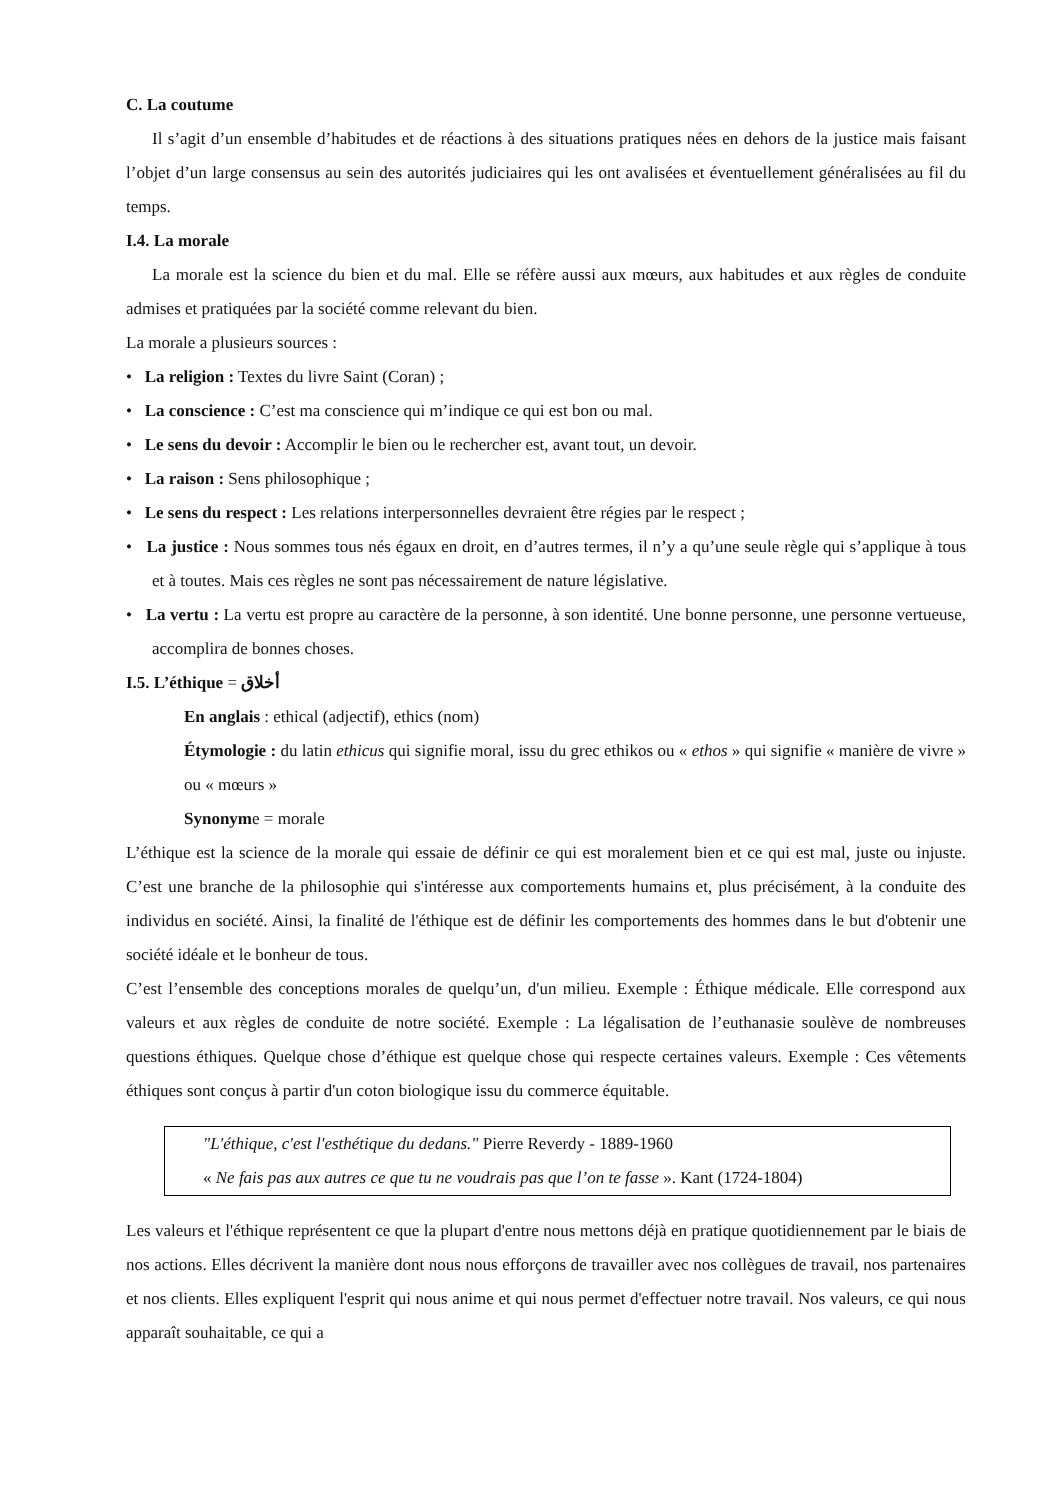C. La coutume
Il s’agit d’un ensemble d’habitudes et de réactions à des situations pratiques nées en dehors de la justice mais faisant l’objet d’un large consensus au sein des autorités judiciaires qui les ont avalisées et éventuellement généralisées au fil du temps.
I.4. La morale
La morale est la science du bien et du mal. Elle se réfère aussi aux mœurs, aux habitudes et aux règles de conduite admises et pratiquées par la société comme relevant du bien.
La morale a plusieurs sources :
• La religion : Textes du livre Saint (Coran) ;
• La conscience : C’est ma conscience qui m’indique ce qui est bon ou mal.
• Le sens du devoir : Accomplir le bien ou le rechercher est, avant tout, un devoir.
• La raison : Sens philosophique ;
• Le sens du respect : Les relations interpersonnelles devraient être régies par le respect ;
• La justice : Nous sommes tous nés égaux en droit, en d’autres termes, il n’y a qu’une seule règle qui s’applique à tous et à toutes. Mais ces règles ne sont pas nécessairement de nature législative.
• La vertu : La vertu est propre au caractère de la personne, à son identité. Une bonne personne, une personne vertueuse, accomplira de bonnes choses.
I.5. L’éthique = أخلاق
En anglais : ethical (adjectif), ethics (nom)
Étymologie : du latin ethicus qui signifie moral, issu du grec ethikos ou « ethos » qui signifie « manière de vivre » ou « mœurs »
Synonyme = morale
L’éthique est la science de la morale qui essaie de définir ce qui est moralement bien et ce qui est mal, juste ou injuste. C’est une branche de la philosophie qui s'intéresse aux comportements humains et, plus précisément, à la conduite des individus en société. Ainsi, la finalité de l'éthique est de définir les comportements des hommes dans le but d'obtenir une société idéale et le bonheur de tous.
C’est l’ensemble des conceptions morales de quelqu’un, d'un milieu. Exemple : Éthique médicale. Elle correspond aux valeurs et aux règles de conduite de notre société. Exemple : La légalisation de l’euthanasie soulève de nombreuses questions éthiques. Quelque chose d’éthique est quelque chose qui respecte certaines valeurs. Exemple : Ces vêtements éthiques sont conçus à partir d'un coton biologique issu du commerce équitable.
"L'éthique, c'est l'esthétique du dedans." Pierre Reverdy - 1889-1960
« Ne fais pas aux autres ce que tu ne voudrais pas que l’on te fasse ». Kant (1724-1804)
Les valeurs et l'éthique représentent ce que la plupart d'entre nous mettons déjà en pratique quotidiennement par le biais de nos actions. Elles décrivent la manière dont nous nous efforçons de travailler avec nos collègues de travail, nos partenaires et nos clients. Elles expliquent l'esprit qui nous anime et qui nous permet d'effectuer notre travail. Nos valeurs, ce qui nous apparaît souhaitable, ce qui a